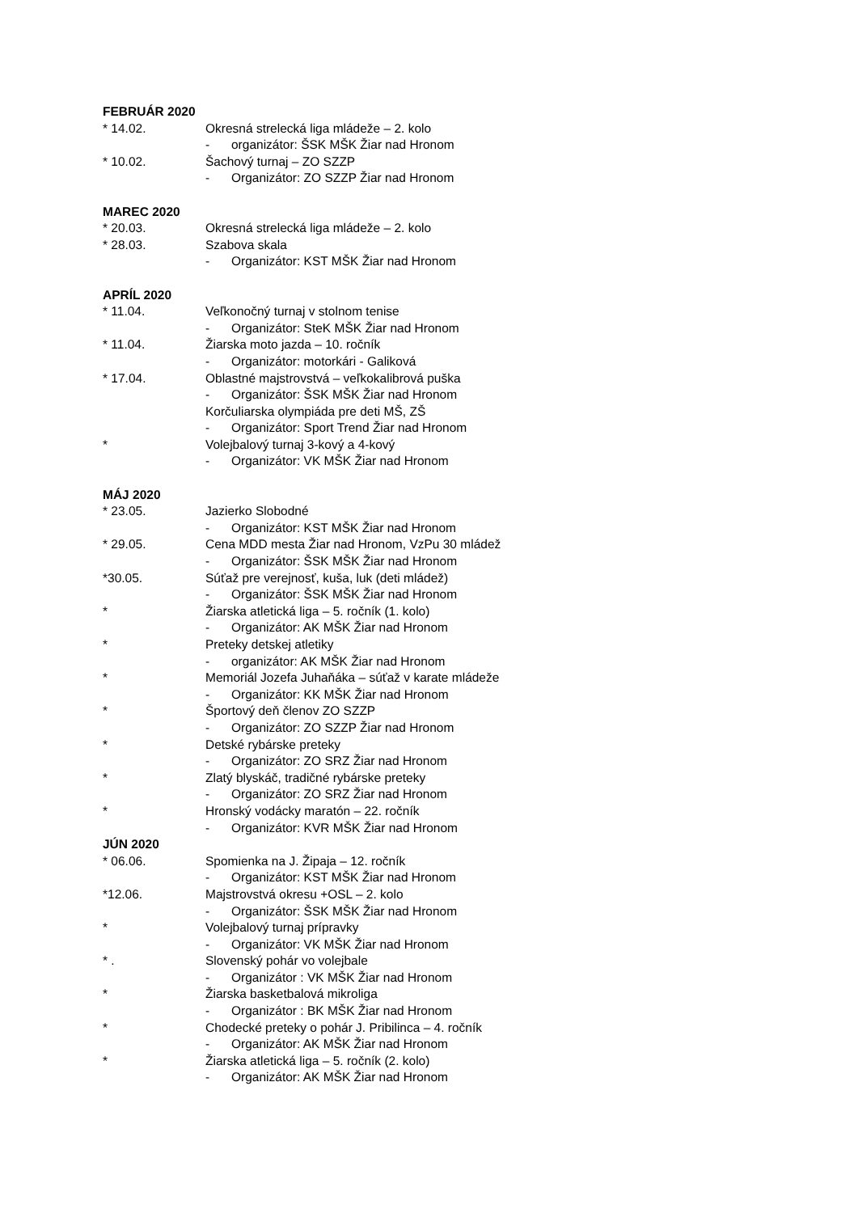FEBRUÁR 2020
* 14.02. Okresná strelecká liga mládeže – 2. kolo
- organizátor: ŠSK MŠK Žiar nad Hronom
* 10.02. Šachový turnaj – ZO SZZP
- Organizátor: ZO SZZP Žiar nad Hronom
MAREC 2020
* 20.03. Okresná strelecká liga mládeže – 2. kolo
* 28.03. Szabova skala
- Organizátor: KST MŠK Žiar nad Hronom
APRÍL 2020
* 11.04. Veľkonočný turnaj v stolnom tenise
- Organizátor: SteK MŠK Žiar nad Hronom
* 11.04. Žiarska moto jazda – 10. ročník
- Organizátor: motorkári - Galiková
* 17.04. Oblastné majstrovstvá – veľkokalibrová puška
- Organizátor: ŠSK MŠK Žiar nad Hronom
Korčuliarska olympiáda pre deti MŠ, ZŠ
- Organizátor: Sport Trend Žiar nad Hronom
* Volejbalový turnaj 3-kový a 4-kový
- Organizátor: VK MŠK Žiar nad Hronom
MÁJ 2020
* 23.05. Jazierko Slobodné
- Organizátor: KST MŠK Žiar nad Hronom
* 29.05. Cena MDD mesta Žiar nad Hronom, VzPu 30 mládež
- Organizátor: ŠSK MŠK Žiar nad Hronom
*30.05. Súťaž pre verejnosť, kuša, luk (deti mládež)
- Organizátor: ŠSK MŠK Žiar nad Hronom
* Žiarska atletická liga – 5. ročník (1. kolo)
- Organizátor: AK MŠK Žiar nad Hronom
* Preteky detskej atletiky
- organizátor: AK MŠK Žiar nad Hronom
* Memoriál Jozefa Juhaňáka – súťaž v karate mládeže
- Organizátor: KK MŠK Žiar nad Hronom
* Športový deň členov ZO SZZP
- Organizátor: ZO SZZP Žiar nad Hronom
* Detské rybárske preteky
- Organizátor: ZO SRZ Žiar nad Hronom
* Zlatý blyskáč, tradičné rybárske preteky
- Organizátor: ZO SRZ Žiar nad Hronom
* Hronský vodácky maratón – 22. ročník
- Organizátor: KVR MŠK Žiar nad Hronom
JÚN 2020
* 06.06. Spomienka na J. Žipaja – 12. ročník
- Organizátor: KST MŠK Žiar nad Hronom
*12.06. Majstrovstvá okresu +OSL – 2. kolo
- Organizátor: ŠSK MŠK Žiar nad Hronom
* Volejbalový turnaj prípravky
- Organizátor: VK MŠK Žiar nad Hronom
* . Slovenský pohár vo volejbale
- Organizátor : VK MŠK Žiar nad Hronom
* Žiarska basketbalová mikroliga
- Organizátor : BK MŠK Žiar nad Hronom
* Chodecké preteky o pohár J. Pribilinca – 4. ročník
- Organizátor: AK MŠK Žiar nad Hronom
* Žiarska atletická liga – 5. ročník (2. kolo)
- Organizátor: AK MŠK Žiar nad Hronom